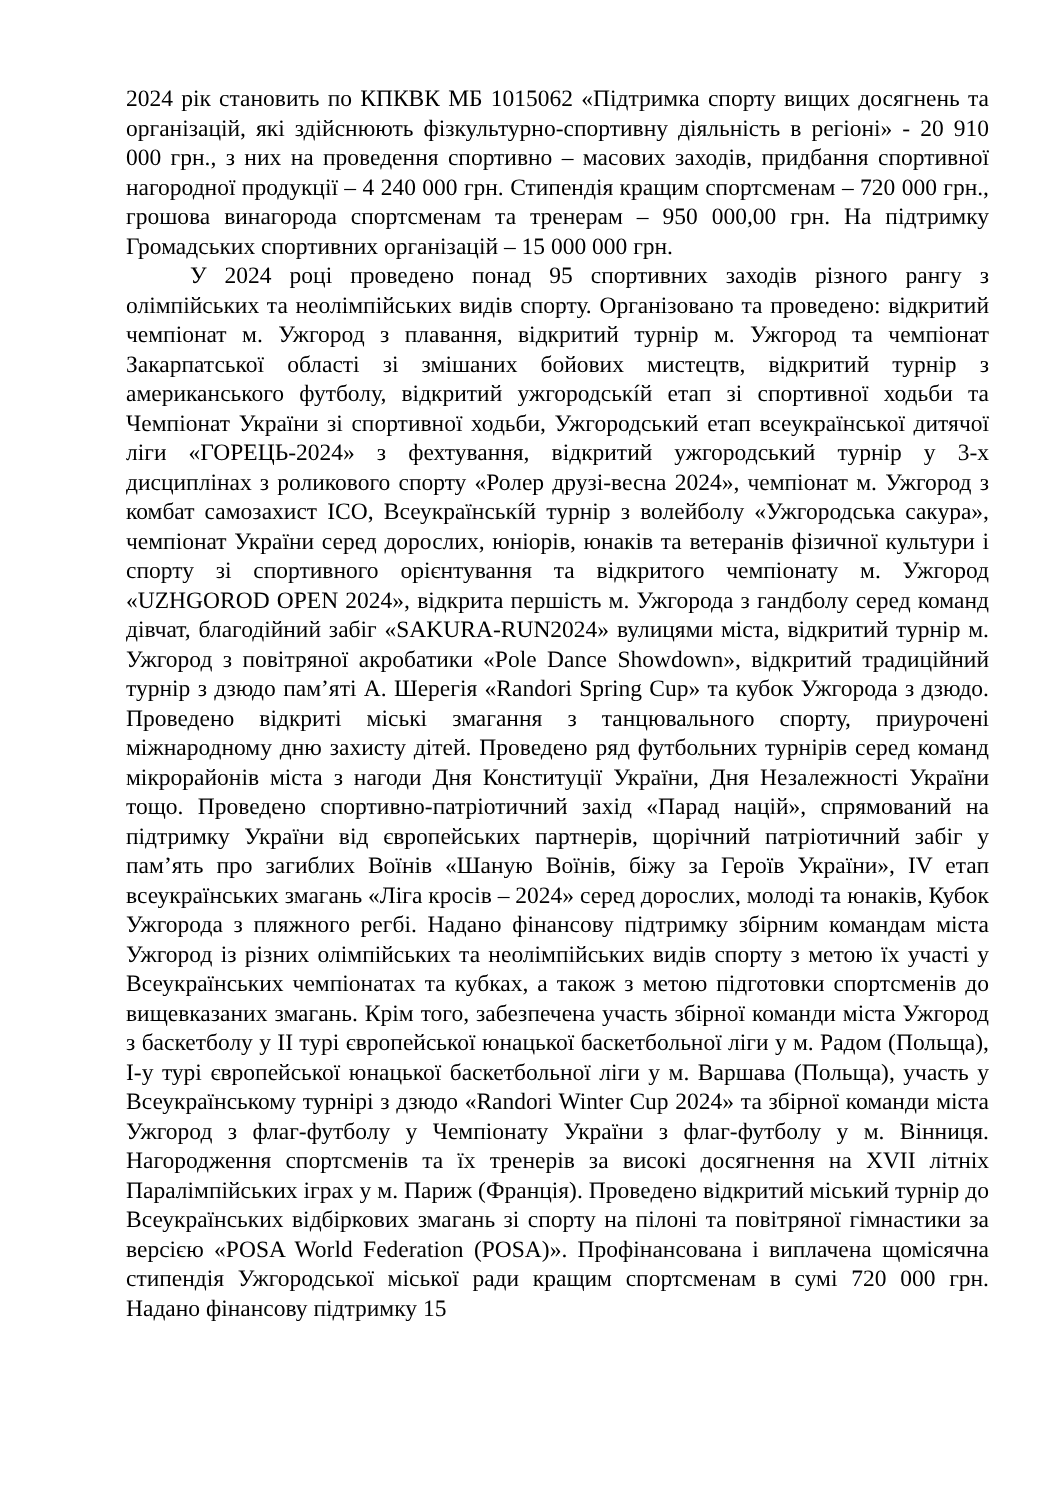2024 рік становить по КПКВК МБ 1015062 «Підтримка спорту вищих досягнень та організацій, які здійснюють фізкультурно-спортивну діяльність в регіоні» - 20 910 000 грн., з них на проведення спортивно – масових заходів, придбання спортивної нагородної продукції – 4 240 000 грн. Стипендія кращим спортсменам – 720 000 грн., грошова винагорода спортсменам та тренерам – 950 000,00 грн. На підтримку Громадських спортивних організацій – 15 000 000 грн.
У 2024 році проведено понад 95 спортивних заходів різного рангу з олімпійських та неолімпійських видів спорту. Організовано та проведено: відкритий чемпіонат м. Ужгород з плавання, відкритий турнір м. Ужгород та чемпіонат Закарпатської області зі змішаних бойових мистецтв, відкритий турнір з американського футболу, відкритий ужгородськíй етап зі спортивної ходьби та Чемпіонат України зі спортивної ходьби, Ужгородський етап всеукраїнської дитячої ліги «ГОРЕЦЬ-2024» з фехтування, відкритий ужгородський турнір у 3-х дисциплінах з роликового спорту «Ролер друзі-весна 2024», чемпіонат м. Ужгород з комбат самозахист ICO, Всеукраїнськíй турнір з волейболу «Ужгородська сакура», чемпіонат України серед дорослих, юніорів, юнаків та ветеранів фізичної культури і спорту зі спортивного орієнтування та відкритого чемпіонату м. Ужгород «UZHGOROD OPEN 2024», відкрита першість м. Ужгорода з гандболу серед команд дівчат, благодійний забіг «SAKURA-RUN2024» вулицями міста, відкритий турнір м. Ужгород з повітряної акробатики «Pole Dance Showdown», відкритий традиційний турнір з дзюдо пам’яті А. Шерегія «Randori Spring Cup» та кубок Ужгорода з дзюдо. Проведено відкриті міські змагання з танцювального спорту, приурочені міжнародному дню захисту дітей. Проведено ряд футбольних турнірів серед команд мікрорайонів міста з нагоди Дня Конституції України, Дня Незалежності України тощо. Проведено спортивно-патріотичний захід «Парад націй», спрямований на підтримку України від європейських партнерів, щорічний патріотичний забіг у пам’ять про загиблих Воїнів «Шаную Воїнів, біжу за Героїв України», IV етап всеукраїнських змагань «Ліга кросів – 2024» серед дорослих, молоді та юнаків, Кубок Ужгорода з пляжного регбі. Надано фінансову підтримку збірним командам міста Ужгород із різних олімпійських та неолімпійських видів спорту з метою їх участі у Всеукраїнських чемпіонатах та кубках, а також з метою підготовки спортсменів до вищевказаних змагань. Крім того, забезпечена участь збірної команди міста Ужгород з баскетболу у ІІ турі європейської юнацької баскетбольної ліги у м. Радом (Польща), І-у турі європейської юнацької баскетбольної ліги у м. Варшава (Польща), участь у Всеукраїнському турнірі з дзюдо «Randori Winter Cup 2024» та збірної команди міста Ужгород з флаг-футболу у Чемпіонату України з флаг-футболу у м. Вінниця. Нагородження спортсменів та їх тренерів за високі досягнення на XVII літніх Паралімпійських іграх у м. Париж (Франція). Проведено відкритий міський турнір до Всеукраїнських відбіркових змагань зі спорту на пілоні та повітряної гімнастики за версією «POSA World Federation (POSA)». Профінансована і виплачена щомісячна стипендія Ужгородської міської ради кращим спортсменам в сумі 720 000 грн. Надано фінансову підтримку 15